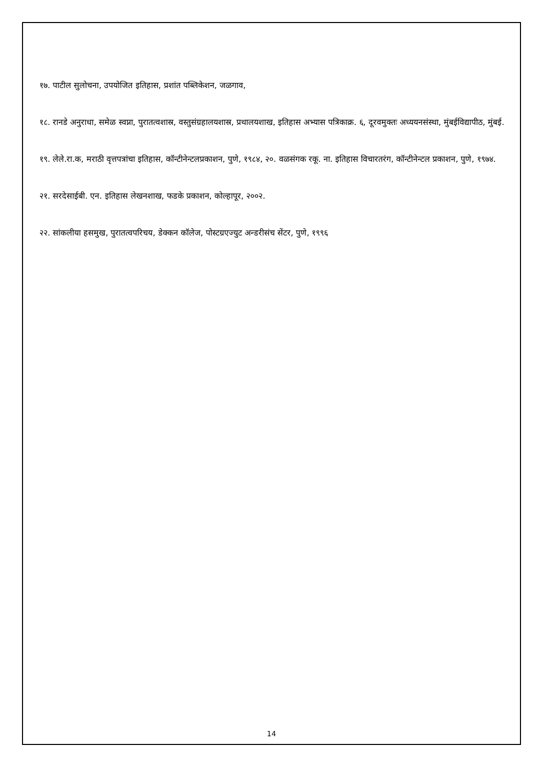१७. पाटील सुलोचना, उपयोजित इतिहास, प्रशांत पब्लिकेशन, जळगाव,
१८. रानडे अनुराधा, समेळ स्वप्ना, पुरातत्वशास्र, वस्तुसंग्रहालयशास्र, प्रथालयशाख, इतिहास अभ्यास पत्रिकाक्र. ६, दूरवमुक्तः अध्ययनसंस्था, मुंबईविद्यापीठ, मुंबई.
१९. लेले.रा.क, मराठी वृत्तपत्रांचा इतिहास, कॉन्टीनेन्टलप्रकाशन, पुणे, १९८४, २०. वळसंगक रकू. ना. इतिहास विचारतरंग, कॉन्टीनेन्टल प्रकाशन, पुणे, १९७४.
२१. सरदेसाईबी. एन. इतिहास लेखनशाख, फडके प्रकाशन, कोल्हापूर, २००२.
२२. सांकलीया हसमुख, पुरातत्वपरिचय, डेक्कन कॉलेज, पोस्टग्रएज्युट अन्डरीसंच सेंटर, पुणे, १९९६
14